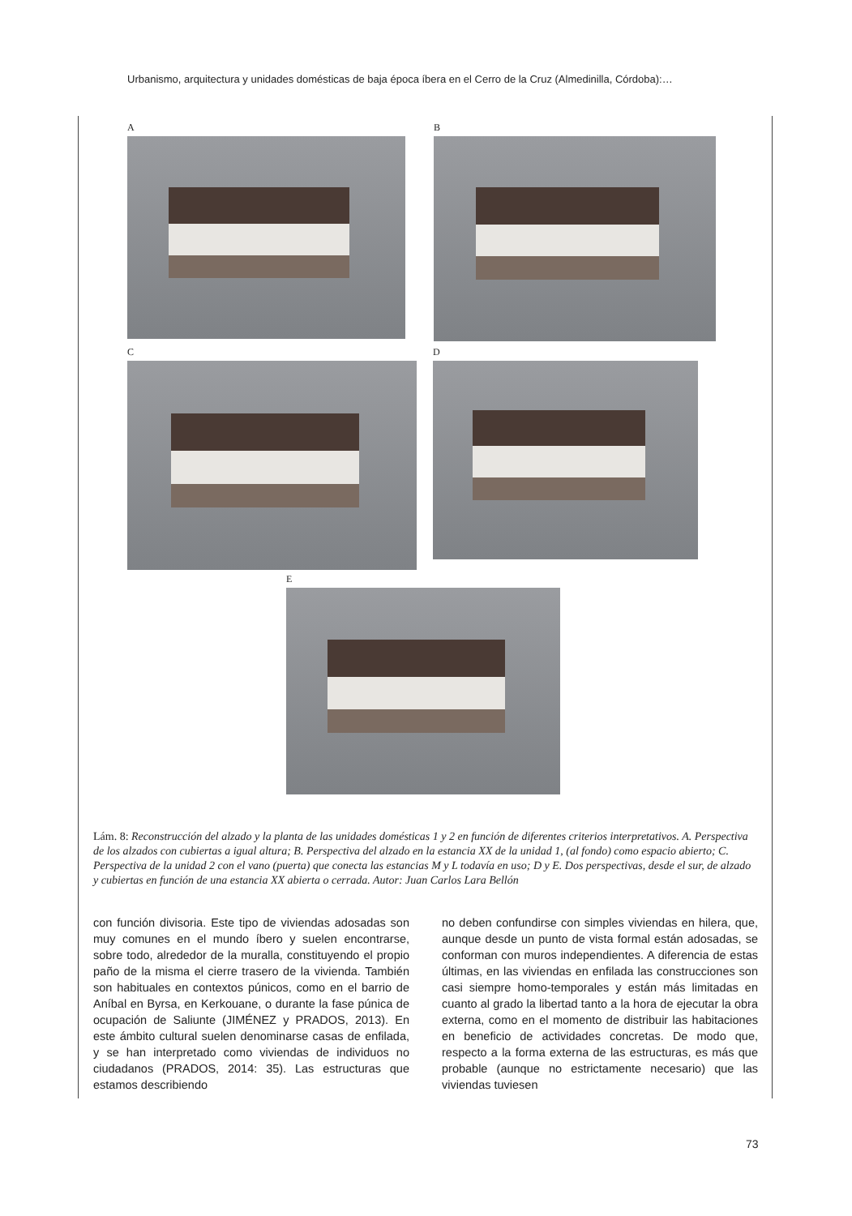Urbanismo, arquitectura y unidades domésticas de baja época íbera en el Cerro de la Cruz (Almedinilla, Córdoba):…
A B
C D
E
Lám. 8: Reconstrucción del alzado y la planta de las unidades domésticas 1 y 2 en función de diferentes criterios interpretativos. A. Perspectiva de los alzados con cubiertas a igual altura; B. Perspectiva del alzado en la estancia XX de la unidad 1, (al fondo) como espacio abierto; C. Perspectiva de la unidad 2 con el vano (puerta) que conecta las estancias M y L todavía en uso; D y E. Dos perspectivas, desde el sur, de alzado y cubiertas en función de una estancia XX abierta o cerrada. Autor: Juan Carlos Lara Bellón
con función divisoria. Este tipo de viviendas adosadas son muy comunes en el mundo íbero y suelen encontrarse, sobre todo, alrededor de la muralla, constituyendo el propio paño de la misma el cierre trasero de la vivienda. También son habituales en contextos púnicos, como en el barrio de Aníbal en Byrsa, en Kerkouane, o durante la fase púnica de ocupación de Saliunte (JIMÉNEZ y PRADOS, 2013). En este ámbito cultural suelen denominarse casas de enfilada, y se han interpretado como viviendas de individuos no ciudadanos (PRADOS, 2014: 35). Las estructuras que estamos describiendo
no deben confundirse con simples viviendas en hilera, que, aunque desde un punto de vista formal están adosadas, se conforman con muros independientes. A diferencia de estas últimas, en las viviendas en enfilada las construcciones son casi siempre homo-temporales y están más limitadas en cuanto al grado la libertad tanto a la hora de ejecutar la obra externa, como en el momento de distribuir las habitaciones en beneficio de actividades concretas. De modo que, respecto a la forma externa de las estructuras, es más que probable (aunque no estrictamente necesario) que las viviendas tuviesen
73